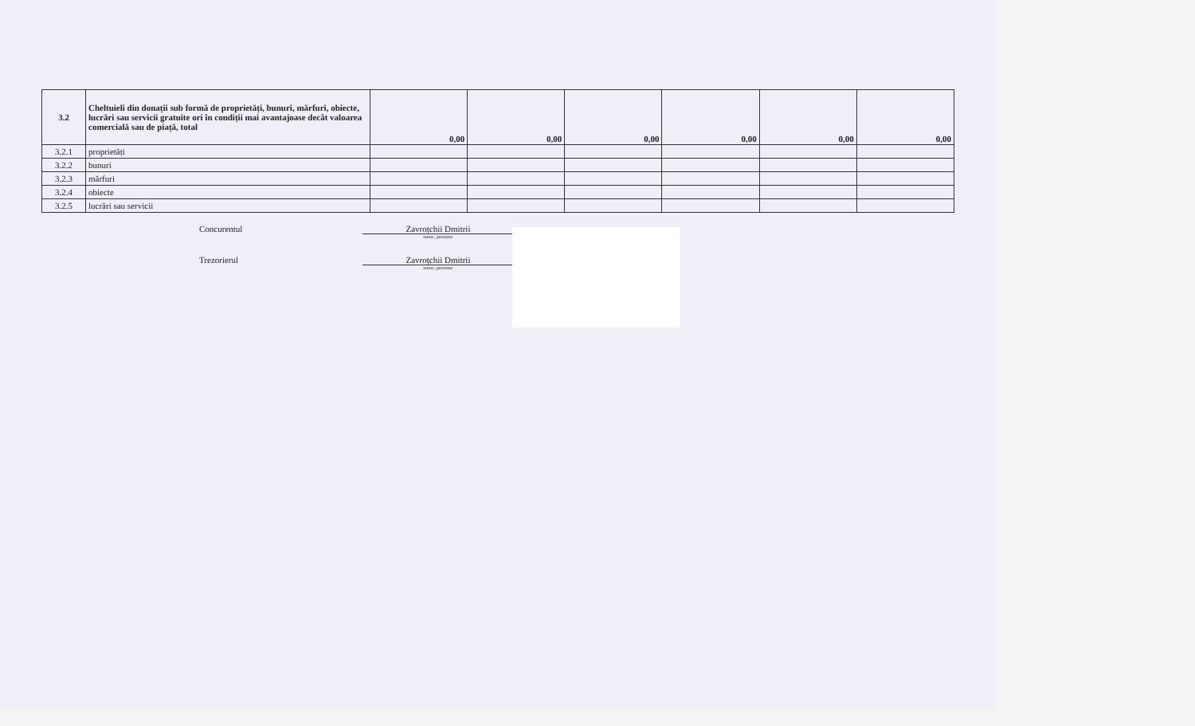| 3.2 | Cheltuieli din donații sub formă de proprietăți, bunuri, mărfuri, obiecte, lucrări sau servicii gratuite ori în condiții mai avantajoase decât valoarea comercială sau de piață, total | 0,00 | 0,00 | 0,00 | 0,00 | 0,00 | 0,00 |
| 3.2.1 | proprietăți | | | | | | |
| 3.2.2 | bunuri | | | | | | |
| 3.2.3 | mărfuri | | | | | | |
| 3.2.4 | obiecte | | | | | | |
| 3.2.5 | lucrări sau servicii | | | | | | |
Concurentul Zavroțchii Dmitrii
nume, prenume
Trezorierul Zavroțchii Dmitrii
nume, prenume